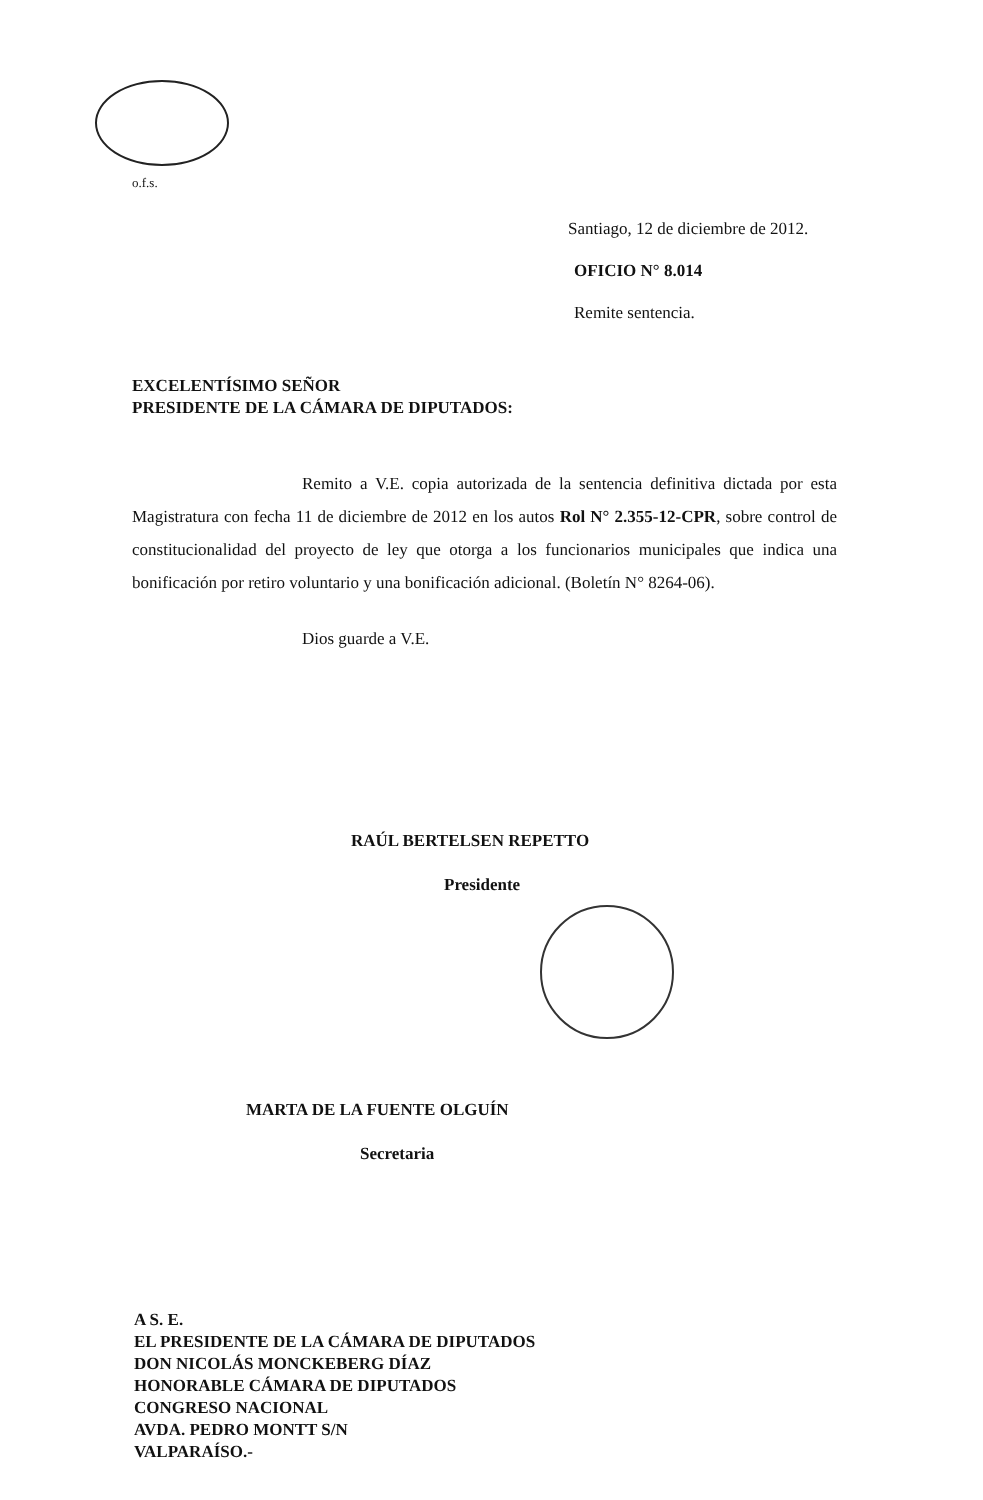o.f.s.
Santiago, 12 de diciembre de 2012.
OFICIO N° 8.014
Remite sentencia.
EXCELENTÍSIMO SEÑOR
PRESIDENTE DE LA CÁMARA DE DIPUTADOS:
Remito a V.E. copia autorizada de la sentencia definitiva dictada por esta Magistratura con fecha 11 de diciembre de 2012 en los autos Rol N° 2.355-12-CPR, sobre control de constitucionalidad del proyecto de ley que otorga a los funcionarios municipales que indica una bonificación por retiro voluntario y una bonificación adicional. (Boletín N° 8264-06).
Dios guarde a V.E.
RAÚL BERTELSEN REPETTO
Presidente
MARTA DE LA FUENTE OLGUÍN
Secretaria
A S. E.
EL PRESIDENTE DE LA CÁMARA DE DIPUTADOS
DON NICOLÁS MONCKEBERG DÍAZ
HONORABLE CÁMARA DE DIPUTADOS
CONGRESO NACIONAL
AVDA. PEDRO MONTT S/N
VALPARAÍSO.-